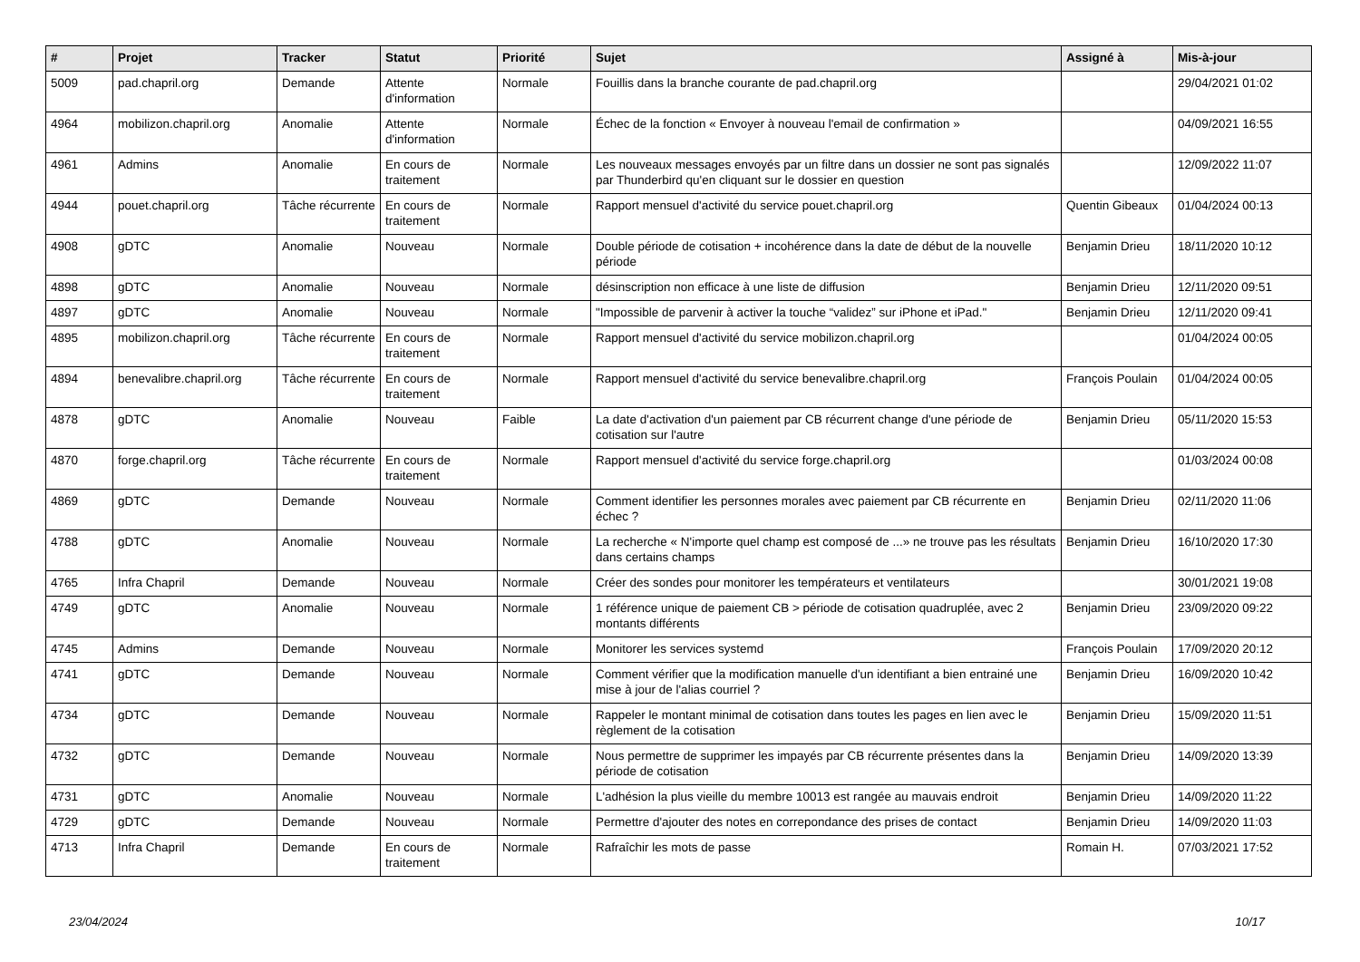| # | Projet | Tracker | Statut | Priorité | Sujet | Assigné à | Mis-à-jour |
| --- | --- | --- | --- | --- | --- | --- | --- |
| 5009 | pad.chapril.org | Demande | Attente d'information | Normale | Fouillis dans la branche courante de pad.chapril.org | | 29/04/2021 01:02 |
| 4964 | mobilizon.chapril.org | Anomalie | Attente d'information | Normale | Échec de la fonction « Envoyer à nouveau l'email de confirmation » | | 04/09/2021 16:55 |
| 4961 | Admins | Anomalie | En cours de traitement | Normale | Les nouveaux messages envoyés par un filtre dans un dossier ne sont pas signalés par Thunderbird qu'en cliquant sur le dossier en question | | 12/09/2022 11:07 |
| 4944 | pouet.chapril.org | Tâche récurrente | En cours de traitement | Normale | Rapport mensuel d'activité du service pouet.chapril.org | Quentin Gibeaux | 01/04/2024 00:13 |
| 4908 | gDTC | Anomalie | Nouveau | Normale | Double période de cotisation + incohérence dans la date de début de la nouvelle période | Benjamin Drieu | 18/11/2020 10:12 |
| 4898 | gDTC | Anomalie | Nouveau | Normale | désinscription non efficace à une liste de diffusion | Benjamin Drieu | 12/11/2020 09:51 |
| 4897 | gDTC | Anomalie | Nouveau | Normale | "Impossible de parvenir à activer la touche “validez” sur iPhone et iPad." | Benjamin Drieu | 12/11/2020 09:41 |
| 4895 | mobilizon.chapril.org | Tâche récurrente | En cours de traitement | Normale | Rapport mensuel d'activité du service mobilizon.chapril.org | | 01/04/2024 00:05 |
| 4894 | benevalibre.chapril.org | Tâche récurrente | En cours de traitement | Normale | Rapport mensuel d'activité du service benevalibre.chapril.org | François Poulain | 01/04/2024 00:05 |
| 4878 | gDTC | Anomalie | Nouveau | Faible | La date d'activation d'un paiement par CB récurrent change d'une période de cotisation sur l'autre | Benjamin Drieu | 05/11/2020 15:53 |
| 4870 | forge.chapril.org | Tâche récurrente | En cours de traitement | Normale | Rapport mensuel d'activité du service forge.chapril.org | | 01/03/2024 00:08 |
| 4869 | gDTC | Demande | Nouveau | Normale | Comment identifier les personnes morales avec paiement par CB récurrente en échec ? | Benjamin Drieu | 02/11/2020 11:06 |
| 4788 | gDTC | Anomalie | Nouveau | Normale | La recherche « N'importe quel champ est composé de ...» ne trouve pas les résultats dans certains champs | Benjamin Drieu | 16/10/2020 17:30 |
| 4765 | Infra Chapril | Demande | Nouveau | Normale | Créer des sondes pour monitorer les températeurs et ventilateurs | | 30/01/2021 19:08 |
| 4749 | gDTC | Anomalie | Nouveau | Normale | 1 référence unique de paiement CB > période de cotisation quadruplée, avec 2 montants différents | Benjamin Drieu | 23/09/2020 09:22 |
| 4745 | Admins | Demande | Nouveau | Normale | Monitorer les services systemd | François Poulain | 17/09/2020 20:12 |
| 4741 | gDTC | Demande | Nouveau | Normale | Comment vérifier que la modification manuelle d'un identifiant a bien entrainé une mise à jour de l'alias courriel ? | Benjamin Drieu | 16/09/2020 10:42 |
| 4734 | gDTC | Demande | Nouveau | Normale | Rappeler le montant minimal de cotisation dans toutes les pages en lien avec le règlement de la cotisation | Benjamin Drieu | 15/09/2020 11:51 |
| 4732 | gDTC | Demande | Nouveau | Normale | Nous permettre de supprimer les impayés par CB récurrente présentes dans la période de cotisation | Benjamin Drieu | 14/09/2020 13:39 |
| 4731 | gDTC | Anomalie | Nouveau | Normale | L'adhésion la plus vieille du membre 10013 est rangée au mauvais endroit | Benjamin Drieu | 14/09/2020 11:22 |
| 4729 | gDTC | Demande | Nouveau | Normale | Permettre d'ajouter des notes en correpondance des prises de contact | Benjamin Drieu | 14/09/2020 11:03 |
| 4713 | Infra Chapril | Demande | En cours de traitement | Normale | Rafraîchir les mots de passe | Romain H. | 07/03/2021 17:52 |
23/04/2024 10/17